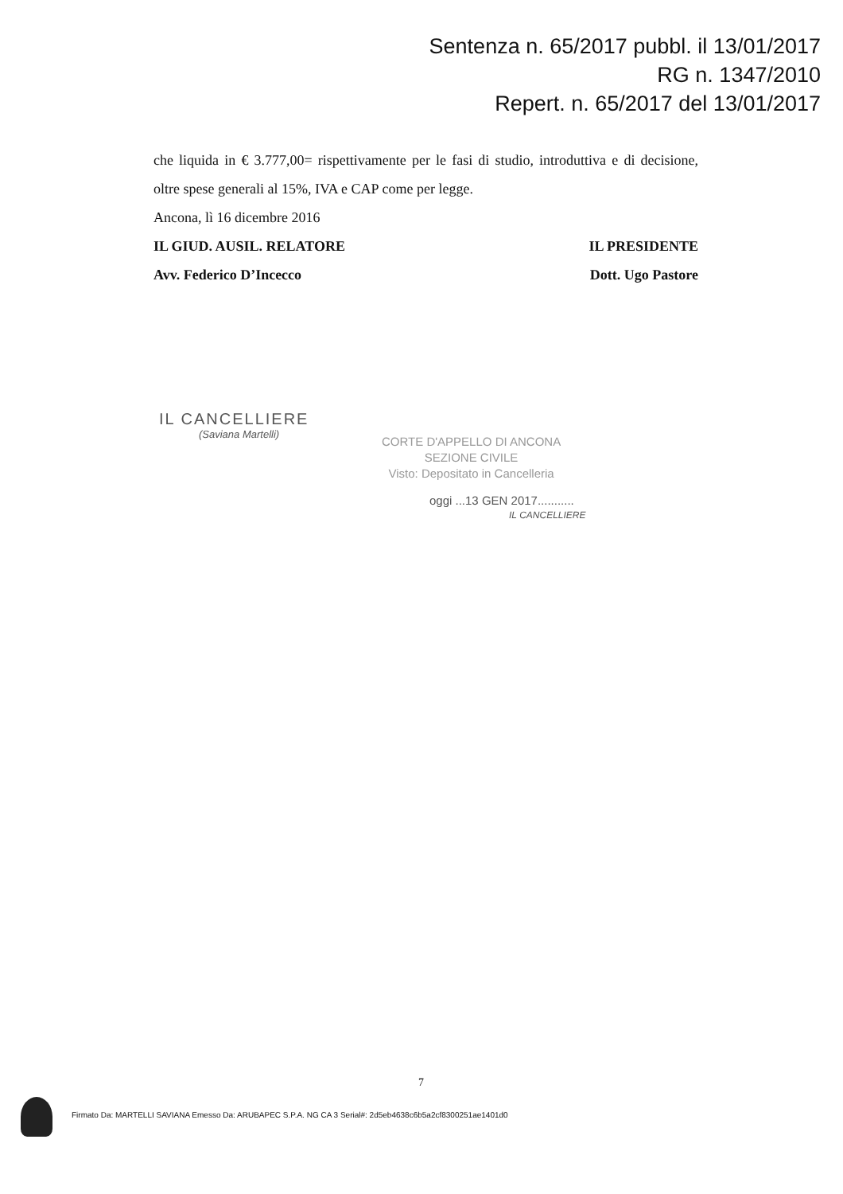Sentenza n. 65/2017 pubbl. il 13/01/2017
RG n. 1347/2010
Repert. n. 65/2017 del 13/01/2017
che liquida in € 3.777,00= rispettivamente per le fasi di studio, introduttiva e di decisione, oltre spese generali al 15%, IVA e CAP come per legge.
Ancona, lì 16 dicembre 2016
IL GIUD. AUSIL. RELATORE IL PRESIDENTE
Avv. Federico D’Incecco Dott. Ugo Pastore
IL CANCELLIERE
(Saviana Martelli)
CORTE D'APPELLO DI ANCONA
SEZIONE CIVILE
Visto: Depositato in Cancelleria
oggi ...13 GEN 2017...........
IL CANCELLIERE
7
Firmato Da: MARTELLI SAVIANA Emesso Da: ARUBAPEC S.P.A. NG CA 3 Serial#: 2d5eb4638c6b5a2cf8300251ae1401d0